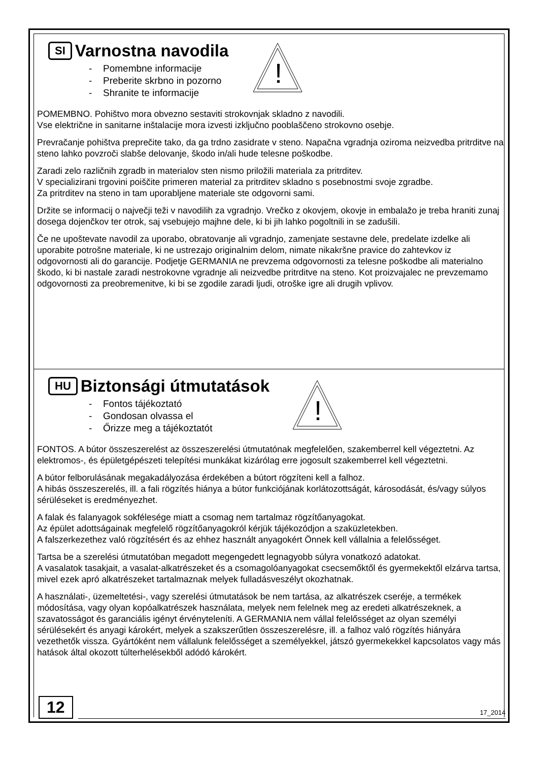!
SI Varnostna navodila
- Pomembne informacije
- Preberite skrbno in pozorno
- Shranite te informacije
POMEMBNO. Pohištvo mora obvezno sestaviti strokovnjak skladno z navodili.
Vse električne in sanitarne inštalacije mora izvesti izključno pooblaščeno strokovno osebje.
Prevračanje pohištva preprečite tako, da ga trdno zasidrate v steno. Napačna vgradnja oziroma neizvedba pritrditve na steno lahko povzroči slabše delovanje, škodo in/ali hude telesne poškodbe.
Zaradi zelo različnih zgradb in materialov sten nismo priložili materiala za pritrditev.
V specializirani trgovini poiščite primeren material za pritrditev skladno s posebnostmi svoje zgradbe.
Za pritrditev na steno in tam uporabljene materiale ste odgovorni sami.
Držite se informacij o največji teži v navodilih za vgradnjo. Vrečko z okovjem, okovje in embalažo je treba hraniti zunaj dosega dojenčkov ter otrok, saj vsebujejo majhne dele, ki bi jih lahko pogoltnili in se zadušili.
Če ne upoštevate navodil za uporabo, obratovanje ali vgradnjo, zamenjate sestavne dele, predelate izdelke ali uporabite potrošne materiale, ki ne ustrezajo originalnim delom, nimate nikakršne pravice do zahtevkov iz odgovornosti ali do garancije. Podjetje GERMANIA ne prevzema odgovornosti za telesne poškodbe ali materialno škodo, ki bi nastale zaradi nestrokovne vgradnje ali neizvedbe pritrditve na steno. Kot proizvajalec ne prevzemamo odgovornosti za preobremenitve, ki bi se zgodile zaradi ljudi, otroške igre ali drugih vplivov.
!
HU Biztonsági útmutatások
- Fontos tájékoztató
- Gondosan olvassa el
- Őrizze meg a tájékoztatót
FONTOS. A bútor összeszerelést az összeszerelési útmutatónak megfelelően, szakemberrel kell végeztetni. Az elektromos-, és épületgépészeti telepítési munkákat kizárólag erre jogosult szakemberrel kell végeztetni.
A bútor felborulásának megakadályozása érdekében a bútort rögzíteni kell a falhoz.
A hibás összeszerelés, ill. a fali rögzítés hiánya a bútor funkciójának korlátozottságát, károsodását, és/vagy súlyos sérüléseket is eredményezhet.
A falak és falanyagok sokfélesége miatt a csomag nem tartalmaz rögzítőanyagokat.
Az épület adottságainak megfelelő rögzítőanyagokról kérjük tájékozódjon a szaküzletekben.
A falszerkezethez való rögzítésért és az ehhez használt anyagokért Önnek kell vállalnia a felelősséget.
Tartsa be a szerelési útmutatóban megadott megengedett legnagyobb súlyra vonatkozó adatokat.
A vasalatok tasakjait, a vasalat-alkatrészeket és a csomagolóanyagokat csecsemőktől és gyermekektől elzárva tartsa, mivel ezek apró alkatrészeket tartalmaznak melyek fulladásveszélyt okozhatnak.
A használati-, üzemeltetési-, vagy szerelési útmutatások be nem tartása, az alkatrészek cseréje, a termékek módosítása, vagy olyan kopóalkatrészek használata, melyek nem felelnek meg az eredeti alkatrészeknek, a szavatosságot és garanciális igényt érvényteleníti. A GERMANIA nem vállal felelősséget az olyan személyi sérülésekért és anyagi károkért, melyek a szakszerűtlen összeszerelésre, ill. a falhoz való rögzítés hiányára vezethetők vissza. Gyártóként nem vállalunk felelősséget a személyekkel, játszó gyermekekkel kapcsolatos vagy más hatások által okozott túlterhelésekből adódó károkért.
12
17_2014